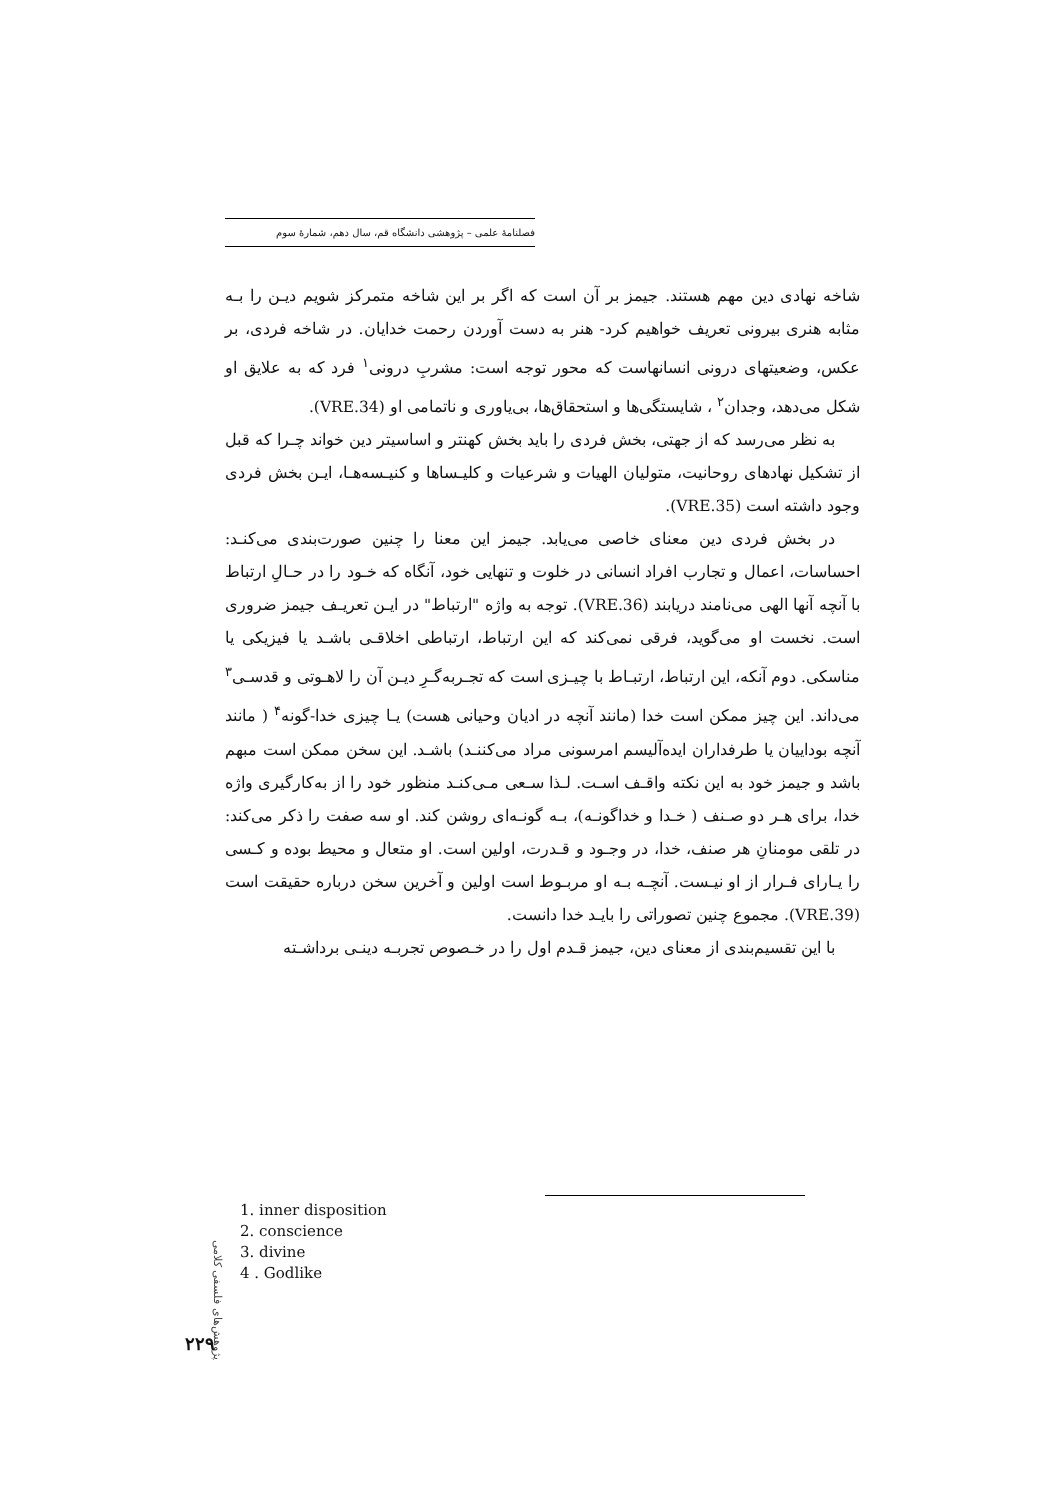فصلنامهٔ علمی – پژوهشی دانشگاه قم، سال دهم، شمارهٔ سوم
شاخه نهادی دین مهم هستند. جیمز بر آن است که اگر بر این شاخه متمرکز شویم دیـن را بـه مثابه هنری بیرونی تعریف خواهیم کرد- هنر به دست آوردن رحمت خدایان. در شاخه فردی، بر عکس، وضعیتهای درونی انسانهاست که محور توجه است: مشربِ درونی<sup>۱</sup> فرد که به علایق او شکل می‌دهد، وجدان<sup>۲</sup> ، شایستگی‌ها و استحقاق‌ها، بی‌یاوری و ناتمامی او (VRE.34).
به نظر می‌رسد که از جهتی، بخش فردی را باید بخش کهنتر و اساسیتر دین خواند چـرا که قبل از تشکیل نهادهای روحانیت، متولیان الهیات و شرعیات و کلیـساها و کنیـسه‌هـا، ایـن بخش فردی وجود داشته است (VRE.35).
در بخش فردی دین معنای خاصی می‌یابد. جیمز این معنا را چنین صورت‌بندی می‌کنـد: احساسات، اعمال و تجارب افراد انسانی در خلوت و تنهایی خود، آنگاه که خـود را در حـالِ ارتباط با آنچه آنها الهی می‌نامند دریابند (VRE.36). توجه به واژه "ارتباط" در ایـن تعریـف جیمز ضروری است. نخست او می‌گوید، فرقی نمی‌کند که این ارتباط، ارتباطی اخلاقـی باشـد یا فیزیکی یا مناسکی. دوم آنکه، این ارتباط، ارتبـاط با چیـزی است که تجـربه‌گـرِ دیـن آن را لاهـوتی و قدسـی<sup>۳</sup> می‌داند. این چیز ممکن است خدا (مانند آنچه در ادیان وحیانی هست) یـا چیزی خدا-گونه<sup>۴</sup> ( مانند آنچه بوداییان یا طرفداران ایده‌آلیسم امرسونی مراد می‌کننـد) باشـد. این سخن ممکن است مبهم باشد و جیمز خود به این نکته واقـف اسـت. لـذا سـعی مـی‌کنـد منظور خود را از به‌کارگیری واژه خدا، برای هـر دو صـنف ( خـدا و خداگونـه)، بـه گونـه‌ای روشن کند. او سه صفت را ذکر می‌کند: در تلقی مومنانِ هر صنف، خدا، در وجـود و قـدرت، اولین است. او متعال و محیط بوده و کـسی را یـارای فـرار از او نیـست. آنچـه بـه او مربـوط است اولین و آخرین سخن درباره حقیقت است (VRE.39). مجموع چنین تصوراتی را بایـد خدا دانست.
با این تقسیم‌بندی از معنای دین، جیمز قـدم اول را در خـصوص تجربـه دینـی برداشـته
1. inner disposition
2. conscience
3. divine
4 . Godlike
پژوهش‌های فلسفی کلامی
۲۲۹